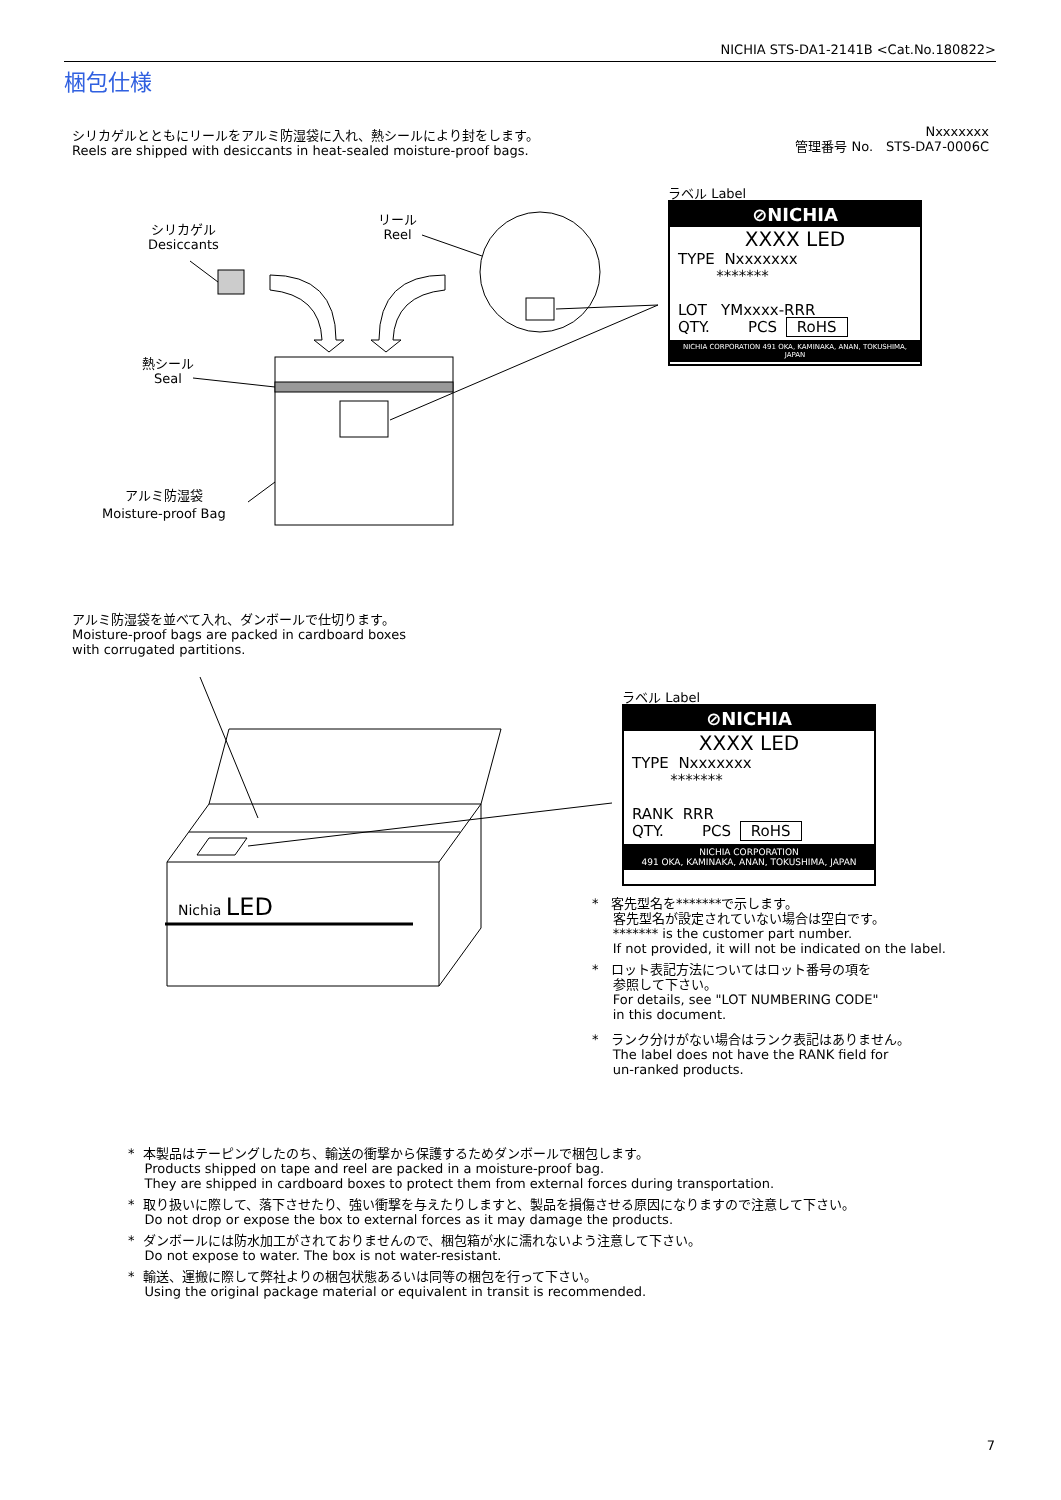NICHIA STS-DA1-2141B <Cat.No.180822>
梱包仕様
シリカゲルとともにリールをアルミ防湿袋に入れ、熱シールにより封をします。
Reels are shipped with desiccants in heat-sealed moisture-proof bags.
Nxxxxxxx
管理番号 No.　STS-DA7-0006C
シリカゲル
Desiccants
リール
Reel
熱シール
Seal
アルミ防湿袋
Moisture-proof Bag
ラベル Label
⊘NICHIA
XXXX LED
TYPE Nxxxxxxx
*******
LOT YMxxxx-RRR
QTY. PCS RoHS
NICHIA CORPORATION 491 OKA, KAMINAKA, ANAN, TOKUSHIMA, JAPAN
アルミ防湿袋を並べて入れ、ダンボールで仕切ります。
Moisture-proof bags are packed in cardboard boxes
with corrugated partitions.
Nichia LED
ラベル Label
⊘NICHIA
XXXX LED
TYPE Nxxxxxxx
*******
RANK RRR
QTY. PCS RoHS
NICHIA CORPORATION
491 OKA, KAMINAKA, ANAN, TOKUSHIMA, JAPAN
* 客先型名を*******で示します。
客先型名が設定されていない場合は空白です。
******* is the customer part number.
If not provided, it will not be indicated on the label.
* ロット表記方法についてはロット番号の項を
参照して下さい。
For details, see "LOT NUMBERING CODE"
in this document.
* ランク分けがない場合はランク表記はありません。
The label does not have the RANK field for
un-ranked products.
* 本製品はテーピングしたのち、輸送の衝撃から保護するためダンボールで梱包します。
Products shipped on tape and reel are packed in a moisture-proof bag.
They are shipped in cardboard boxes to protect them from external forces during transportation.
* 取り扱いに際して、落下させたり、強い衝撃を与えたりしますと、製品を損傷させる原因になりますので注意して下さい。
Do not drop or expose the box to external forces as it may damage the products.
* ダンボールには防水加工がされておりませんので、梱包箱が水に濡れないよう注意して下さい。
Do not expose to water. The box is not water-resistant.
* 輸送、運搬に際して弊社よりの梱包状態あるいは同等の梱包を行って下さい。
Using the original package material or equivalent in transit is recommended.
7